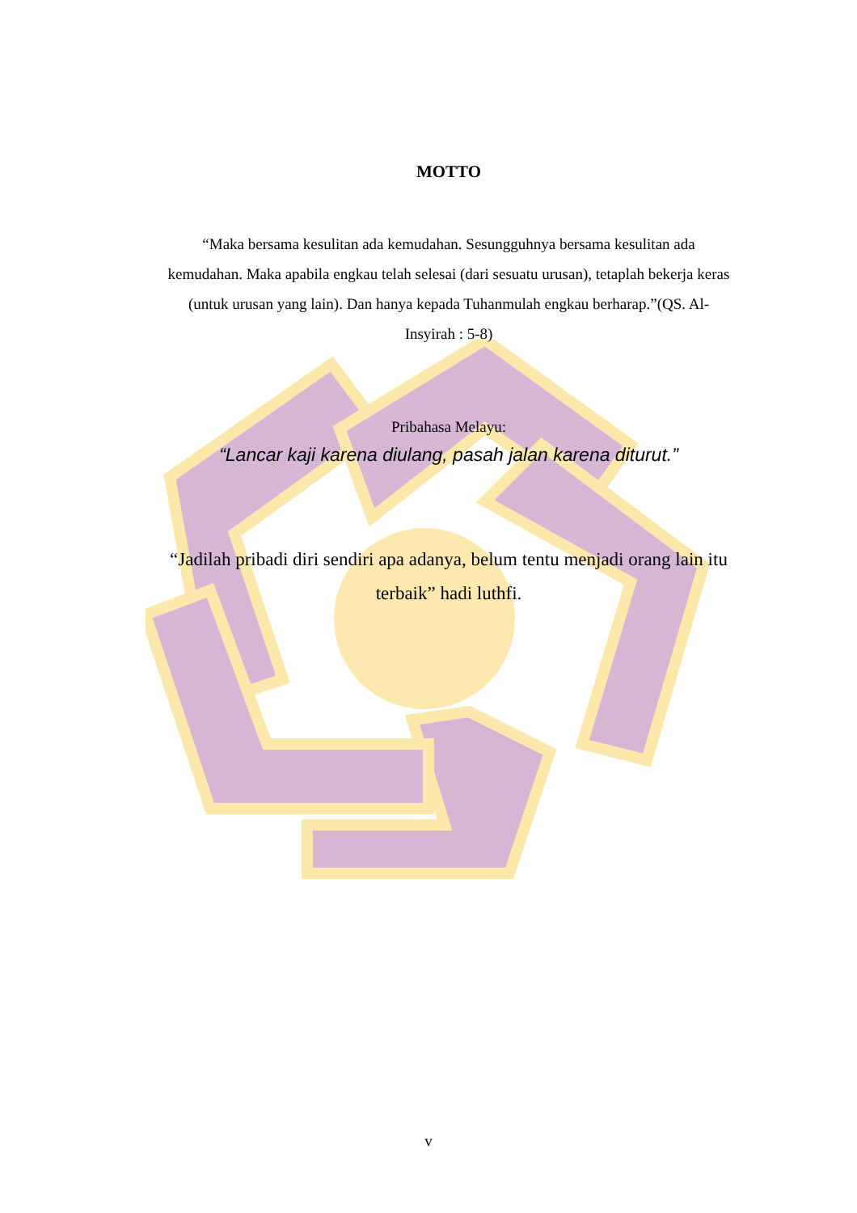MOTTO
“Maka bersama kesulitan ada kemudahan. Sesungguhnya bersama kesulitan ada kemudahan. Maka apabila engkau telah selesai (dari sesuatu urusan), tetaplah bekerja keras (untuk urusan yang lain). Dan hanya kepada Tuhanmulah engkau berharap.”(QS. Al-Insyirah : 5-8)
Pribahasa Melayu:
“Lancar kaji karena diulang, pasah jalan karena diturut.”
“Jadilah pribadi diri sendiri apa adanya, belum tentu menjadi orang lain itu terbaik” hadi luthfi.
v